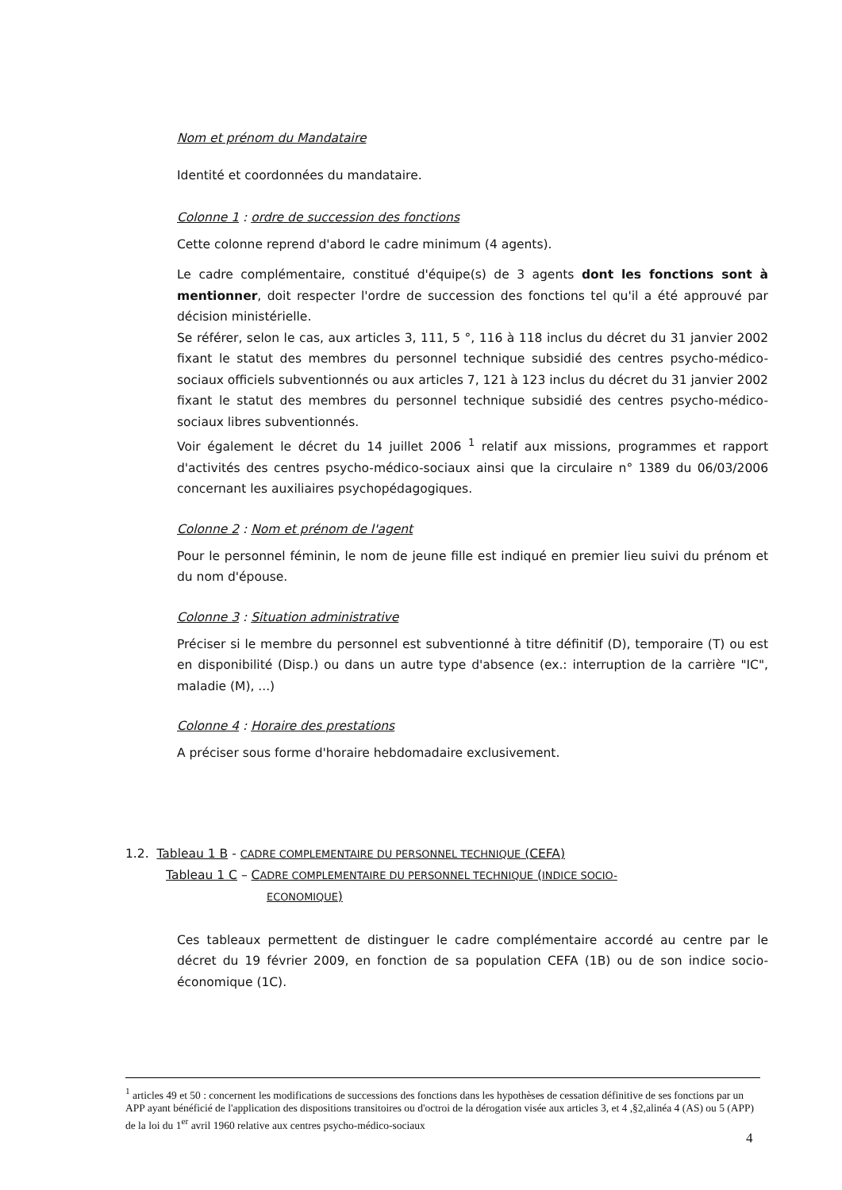Nom et prénom du Mandataire
Identité et coordonnées du mandataire.
Colonne 1 : ordre de succession des fonctions
Cette colonne reprend d'abord le cadre minimum (4 agents).
Le cadre complémentaire, constitué d'équipe(s) de 3 agents dont les fonctions sont à mentionner, doit respecter l'ordre de succession des fonctions tel qu'il a été approuvé par décision ministérielle.
Se référer, selon le cas, aux articles 3, 111, 5 °, 116 à 118 inclus du décret du 31 janvier 2002 fixant le statut des membres du personnel technique subsidié des centres psycho-médico-sociaux officiels subventionnés ou aux articles 7, 121 à 123 inclus du décret du 31 janvier 2002 fixant le statut des membres du personnel technique subsidié des centres psycho-médico-sociaux libres subventionnés.
Voir également le décret du 14 juillet 2006 <sup>1</sup> relatif aux missions, programmes et rapport d'activités des centres psycho-médico-sociaux ainsi que la circulaire n° 1389 du 06/03/2006 concernant les auxiliaires psychopédagogiques.
Colonne 2 : Nom et prénom de l'agent
Pour le personnel féminin, le nom de jeune fille est indiqué en premier lieu suivi du prénom et du nom d'épouse.
Colonne 3 : Situation administrative
Préciser si le membre du personnel est subventionné à titre définitif (D), temporaire (T) ou est en disponibilité (Disp.) ou dans un autre type d'absence (ex.: interruption de la carrière "IC", maladie (M), ...)
Colonne 4 : Horaire des prestations
A préciser sous forme d'horaire hebdomadaire exclusivement.
1.2. Tableau 1 B - CADRE COMPLEMENTAIRE DU PERSONNEL TECHNIQUE (CEFA)
Tableau 1 C – CADRE COMPLEMENTAIRE DU PERSONNEL TECHNIQUE (INDICE SOCIO-
ECONOMIQUE)
Ces tableaux permettent de distinguer le cadre complémentaire accordé au centre par le décret du 19 février 2009, en fonction de sa population CEFA (1B) ou de son indice socio-économique (1C).
<sup>1</sup> articles 49 et 50 : concernent les modifications de successions des fonctions dans les hypothèses de cessation définitive de ses fonctions par un APP ayant bénéficié de l'application des dispositions transitoires ou d'octroi de la dérogation visée aux articles 3, et 4 ,§2,alinéa 4 (AS) ou 5 (APP) de la loi du 1<sup>er</sup> avril 1960 relative aux centres psycho-médico-sociaux
4